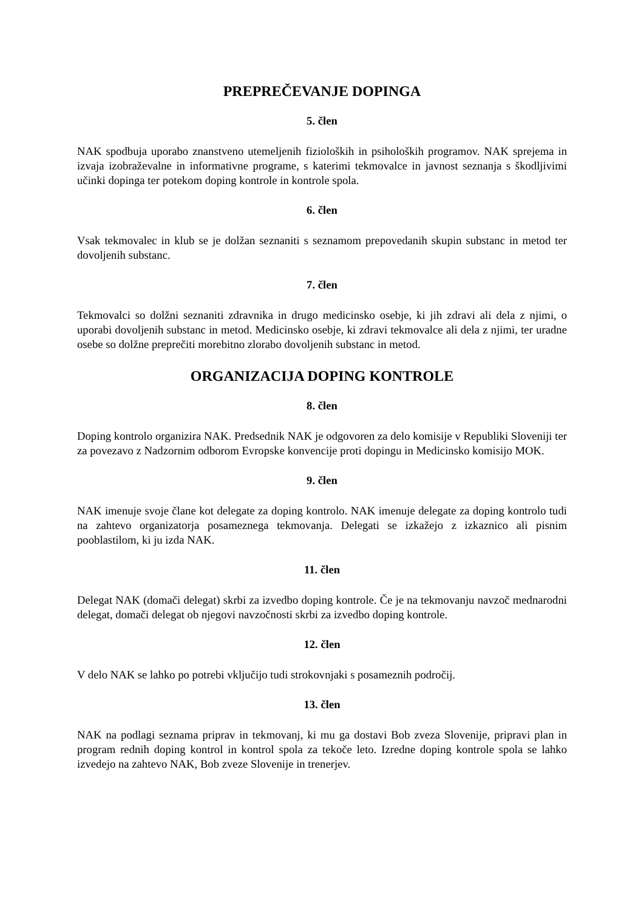PREPREČEVANJE DOPINGA
5. člen
NAK spodbuja uporabo znanstveno utemeljenih fizioloških in psiholoških programov. NAK sprejema in izvaja izobraževalne in informativne programe, s katerimi tekmovalce in javnost seznanja s škodljivimi učinki dopinga ter potekom doping kontrole in kontrole spola.
6. člen
Vsak tekmovalec in klub se je dolžan seznaniti s seznamom prepovedanih skupin substanc in metod ter dovoljenih substanc.
7. člen
Tekmovalci so dolžni seznaniti zdravnika in drugo medicinsko osebje, ki jih zdravi ali dela z njimi, o uporabi dovoljenih substanc in metod. Medicinsko osebje, ki zdravi tekmovalce ali dela z njimi, ter uradne osebe so dolžne preprečiti morebitno zlorabo dovoljenih substanc in metod.
ORGANIZACIJA DOPING KONTROLE
8. člen
Doping kontrolo organizira NAK. Predsednik NAK je odgovoren za delo komisije v Republiki Sloveniji ter za povezavo z Nadzornim odborom Evropske konvencije proti dopingu in Medicinsko komisijo MOK.
9. člen
NAK imenuje svoje člane kot delegate za doping kontrolo. NAK imenuje delegate za doping kontrolo tudi na zahtevo organizatorja posameznega tekmovanja. Delegati se izkažejo z izkaznico ali pisnim pooblastilom, ki ju izda NAK.
11. člen
Delegat NAK (domači delegat) skrbi za izvedbo doping kontrole. Če je na tekmovanju navzoč mednarodni delegat, domači delegat ob njegovi navzočnosti skrbi za izvedbo doping kontrole.
12. člen
V delo NAK se lahko po potrebi vključijo tudi strokovnjaki s posameznih področij.
13. člen
NAK na podlagi seznama priprav in tekmovanj, ki mu ga dostavi Bob zveza Slovenije, pripravi plan in program rednih doping kontrol in kontrol spola za tekoče leto. Izredne doping kontrole spola se lahko izvedejo na zahtevo NAK, Bob zveze Slovenije in trenerjev.